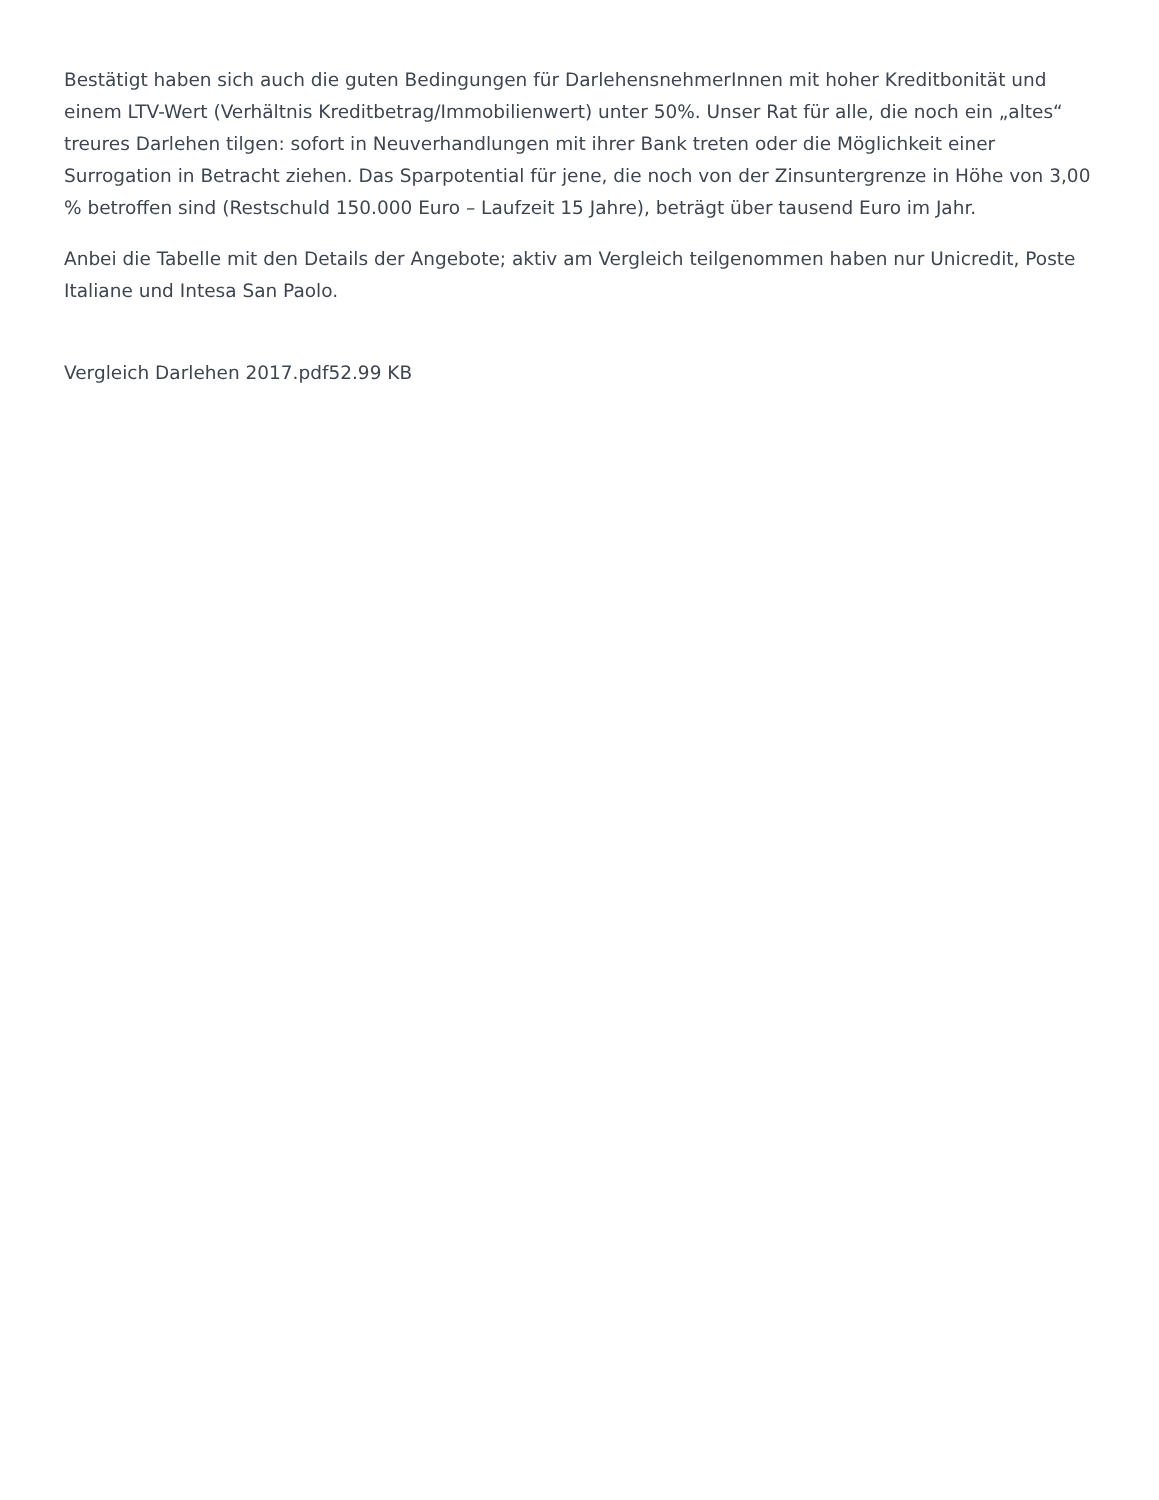Bestätigt haben sich auch die guten Bedingungen für DarlehensnehmerInnen mit hoher Kreditbonität und einem LTV-Wert (Verhältnis Kreditbetrag/Immobilienwert) unter 50%. Unser Rat für alle, die noch ein „altes“ treures Darlehen tilgen: sofort in Neuverhandlungen mit ihrer Bank treten oder die Möglichkeit einer Surrogation in Betracht ziehen. Das Sparpotential für jene, die noch von der Zinsuntergrenze in Höhe von 3,00 % betroffen sind (Restschuld 150.000 Euro – Laufzeit 15 Jahre), beträgt über tausend Euro im Jahr.
Anbei die Tabelle mit den Details der Angebote; aktiv am Vergleich teilgenommen haben nur Unicredit, Poste Italiane und Intesa San Paolo.
Vergleich Darlehen 2017.pdf52.99 KB